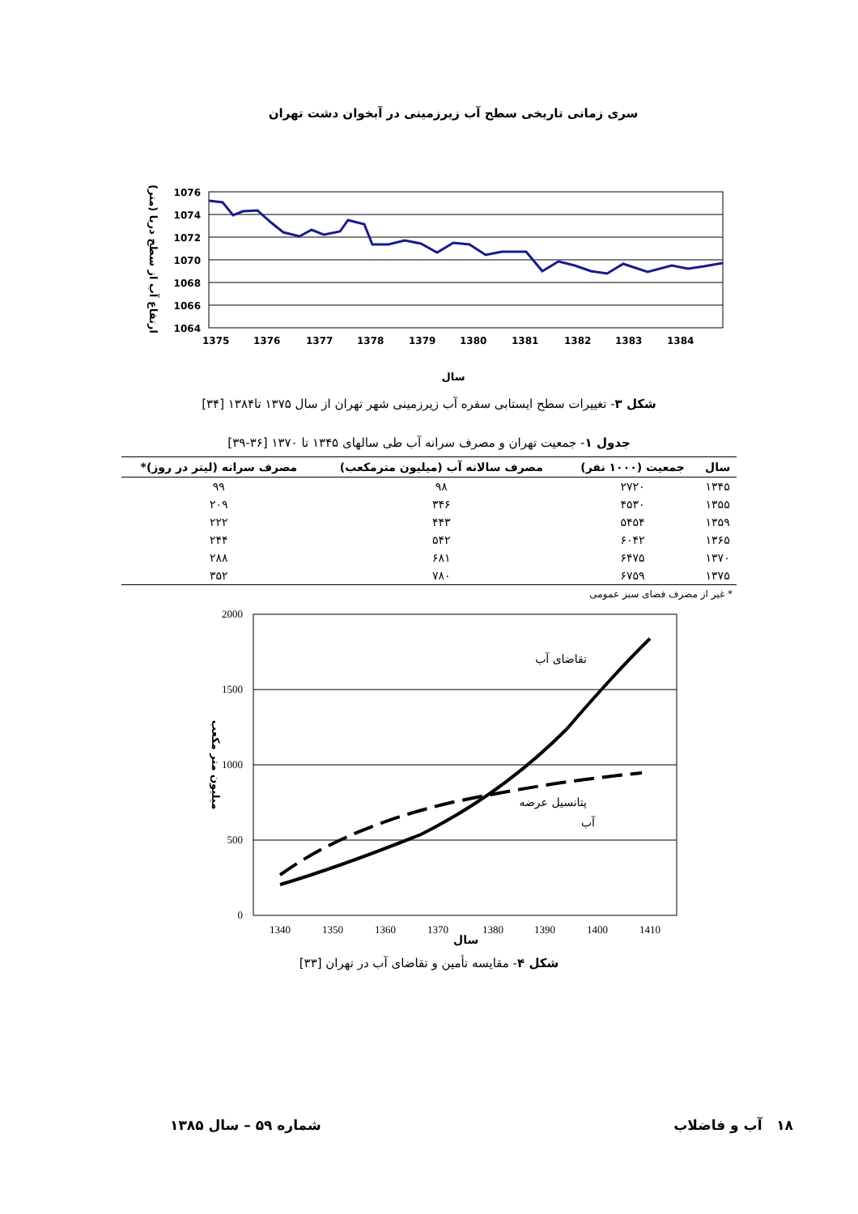سری زمانی تاریخی سطح آب زیرزمینی در آبخوان دشت تهران
1076
1074
1072
1070
1068
1066
1064
1375
1376
1377
1378
1379
1380
1381
1382
1383
1384
سال
ارتفاع آب از سطح دریا (متر)
شکل ۳- تغییرات سطح ایستابی سفره آب زیرزمینی شهر تهران از سال ۱۳۷۵ تا۱۳۸۴ [۳۴]
جدول ۱- جمعیت تهران و مصرف سرانه آب طی سالهای ۱۳۴۵ تا ۱۳۷۰ [۳۶-۳۹]
| سال | جمعیت (۱۰۰۰ نفر) | مصرف سالانه آب (میلیون مترمکعب) | مصرف سرانه (لیتر در روز)* |
| --- | --- | --- | --- |
| ۱۳۴۵ | ۲۷۲۰ | ۹۸ | ۹۹ |
| ۱۳۵۵ | ۴۵۳۰ | ۳۴۶ | ۲۰۹ |
| ۱۳۵۹ | ۵۴۵۴ | ۴۴۳ | ۲۲۲ |
| ۱۳۶۵ | ۶۰۴۲ | ۵۴۲ | ۲۴۴ |
| ۱۳۷۰ | ۶۴۷۵ | ۶۸۱ | ۲۸۸ |
| ۱۳۷۵ | ۶۷۵۹ | ۷۸۰ | ۳۵۲ |
* غیر از مصرف فضای سبز عمومی
2000
1500
1000
500
0
1340
1350
1360
1370
1380
1390
1400
1410
تقاضای آب
پتانسیل عرضه
آب
سال
میلیون متر مکعب
شکل ۴- مقایسه تأمین و تقاضای آب در تهران [۳۳]
۱۸ آب و فاضلاب شماره ۵۹ – سال ۱۳۸۵